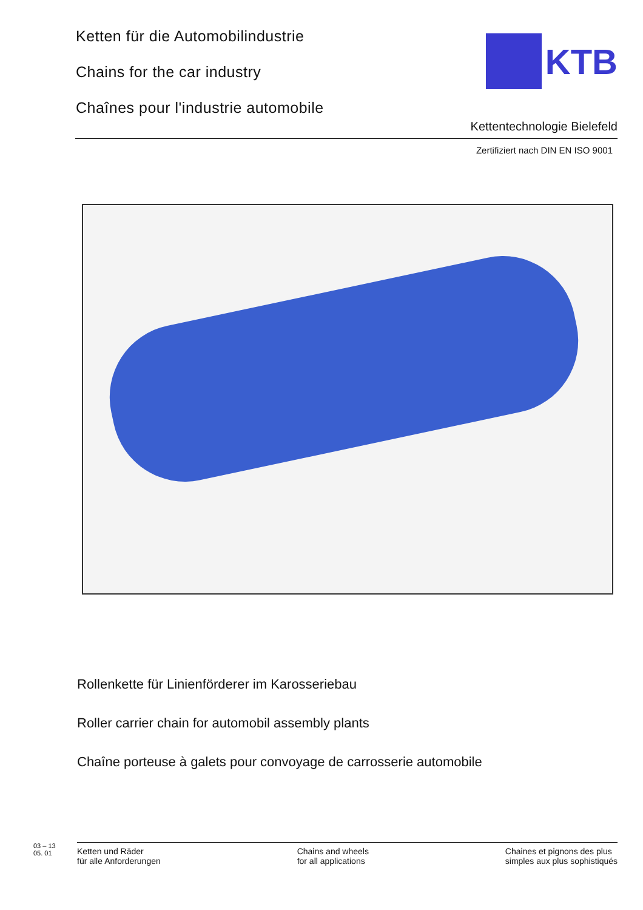Ketten für die Automobilindustrie
Chains for the car industry
Chaînes pour l'industrie automobile
KTB
Kettentechnologie Bielefeld
Zertifiziert nach DIN EN ISO 9001
Rollenkette für Linienförderer im Karosseriebau
Roller carrier chain for automobil assembly plants
Chaîne porteuse à galets pour convoyage de carrosserie automobile
03 – 13
05. 01
Ketten und Räder
für alle Anforderungen
Chains and wheels
for all applications
Chaines et pignons des plus
simples aux plus sophistiqués